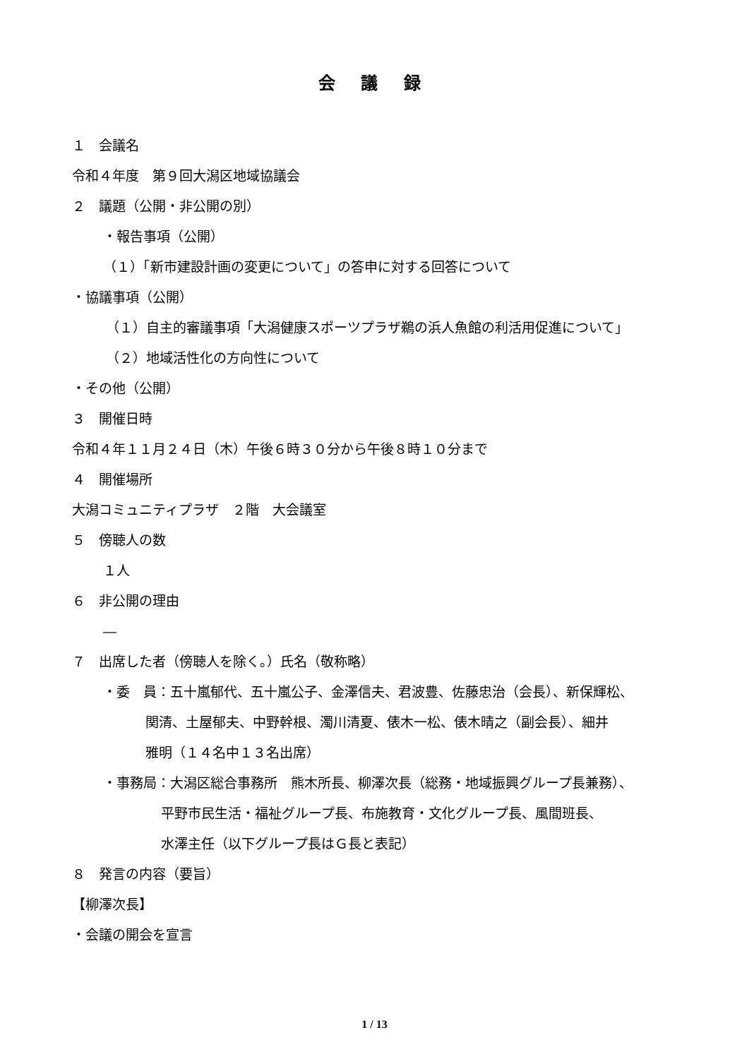会 議 録
１　会議名
令和４年度　第９回大潟区地域協議会
２　議題（公開・非公開の別）
・報告事項（公開）
（１）「新市建設計画の変更について」の答申に対する回答について
・協議事項（公開）
（１）自主的審議事項「大潟健康スポーツプラザ鵜の浜人魚館の利活用促進について」
（２）地域活性化の方向性について
・その他（公開）
３　開催日時
令和４年１１月２４日（木）午後６時３０分から午後８時１０分まで
４　開催場所
大潟コミュニティプラザ　２階　大会議室
５　傍聴人の数
１人
６　非公開の理由
―
７　出席した者（傍聴人を除く。）氏名（敬称略）
・委　員：五十嵐郁代、五十嵐公子、金澤信夫、君波豊、佐藤忠治（会長）、新保輝松、
関清、土屋郁夫、中野幹根、濁川清夏、俵木一松、俵木晴之（副会長）、細井
雅明（１４名中１３名出席）
・事務局：大潟区総合事務所　熊木所長、柳澤次長（総務・地域振興グループ長兼務）、
平野市民生活・福祉グループ長、布施教育・文化グループ長、風間班長、
水澤主任（以下グループ長はＧ長と表記）
８　発言の内容（要旨）
【柳澤次長】
・会議の開会を宣言
1 / 13